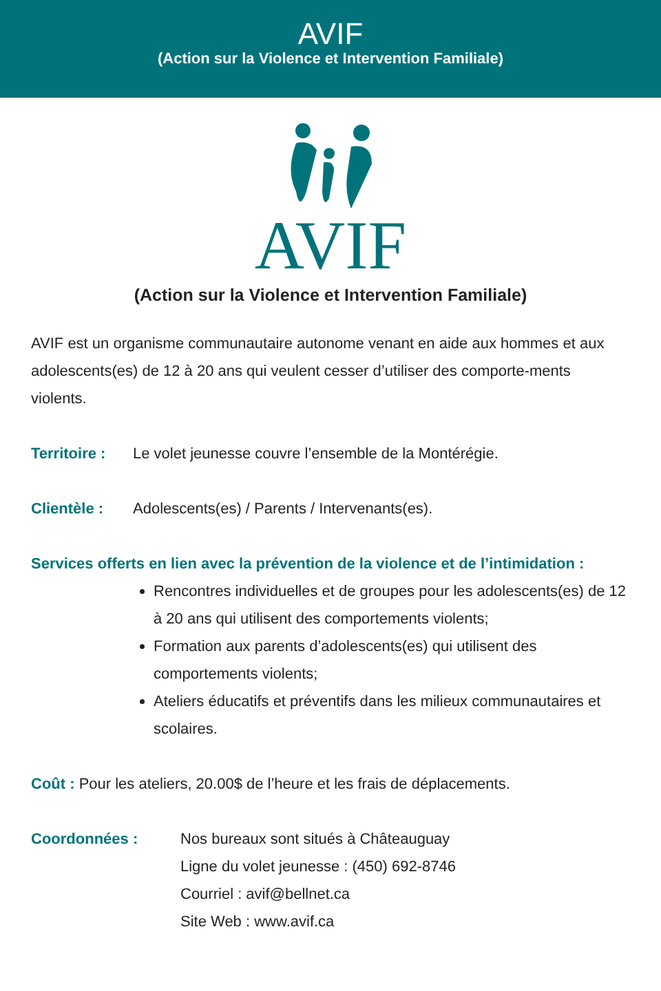AVIF
(Action sur la Violence et Intervention Familiale)
AVIF
(Action sur la Violence et Intervention Familiale)
AVIF est un organisme communautaire autonome venant en aide aux hommes et aux adolescents(es) de 12 à 20 ans qui veulent cesser d’utiliser des comporte-ments violents.
Territoire : Le volet jeunesse couvre l’ensemble de la Montérégie.
Clientèle : Adolescents(es) / Parents / Intervenants(es).
Services offerts en lien avec la prévention de la violence et de l’intimidation :
Rencontres individuelles et de groupes pour les adolescents(es) de 12 à 20 ans qui utilisent des comportements violents;
Formation aux parents d’adolescents(es) qui utilisent des comportements violents;
Ateliers éducatifs et préventifs dans les milieux communautaires et scolaires.
Coût : Pour les ateliers, 20.00$ de l’heure et les frais de déplacements.
Coordonnées : Nos bureaux sont situés à Châteauguay
Ligne du volet jeunesse : (450) 692-8746
Courriel : avif@bellnet.ca
Site Web : www.avif.ca